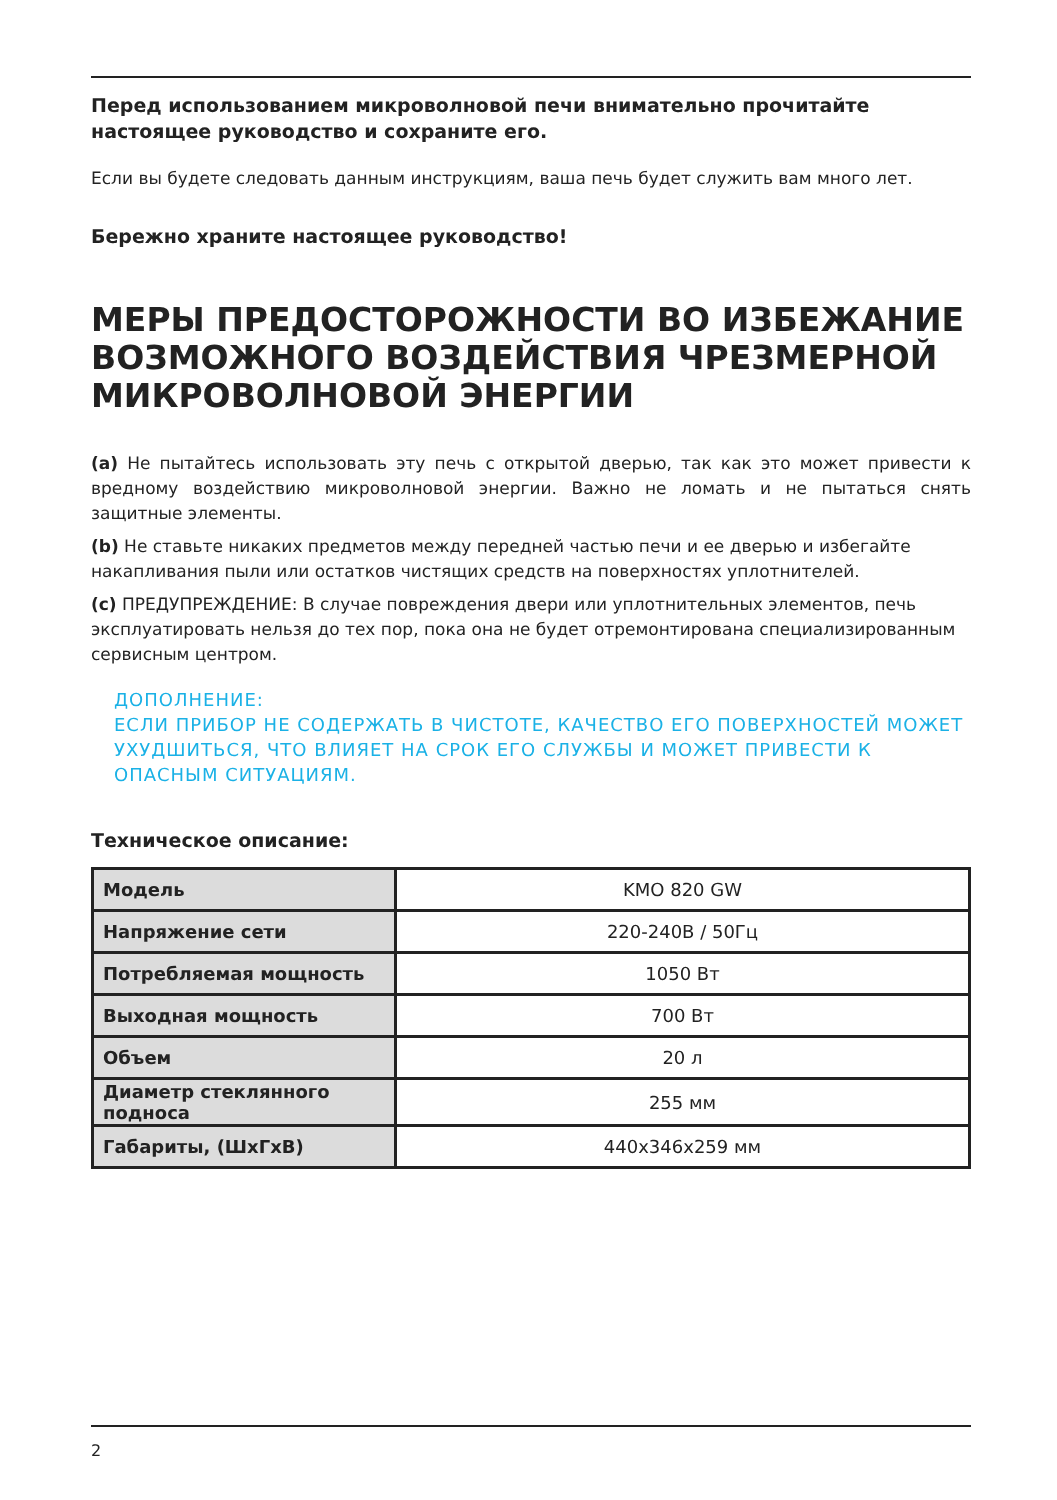Перед использованием микроволновой печи внимательно прочитайте настоящее руководство и сохраните его.
Если вы будете следовать данным инструкциям, ваша печь будет служить вам много лет.
Бережно храните настоящее руководство!
МЕРЫ ПРЕДОСТОРОЖНОСТИ ВО ИЗБЕЖАНИЕ ВОЗМОЖНОГО ВОЗДЕЙСТВИЯ ЧРЕЗМЕРНОЙ МИКРОВОЛНОВОЙ ЭНЕРГИИ
(a) Не пытайтесь использовать эту печь с открытой дверью, так как это может привести к вредному воздействию микроволновой энергии. Важно не ломать и не пытаться снять защитные элементы.
(b) Не ставьте никаких предметов между передней частью печи и ее дверью и избегайте накапливания пыли или остатков чистящих средств на поверхностях уплотнителей.
(c) ПРЕДУПРЕЖДЕНИЕ: В случае повреждения двери или уплотнительных элементов, печь эксплуатировать нельзя до тех пор, пока она не будет отремонтирована специализированным сервисным центром.
ДОПОЛНЕНИЕ:
ЕСЛИ ПРИБОР НЕ СОДЕРЖАТЬ В ЧИСТОТЕ, КАЧЕСТВО ЕГО ПОВЕРХНОСТЕЙ МОЖЕТ УХУДШИТЬСЯ, ЧТО ВЛИЯЕТ НА СРОК ЕГО СЛУЖБЫ И МОЖЕТ ПРИВЕСТИ К ОПАСНЫМ СИТУАЦИЯМ.
Техническое описание:
| Модель | KMO 820 GW |
| Напряжение сети | 220-240В / 50Гц |
| Потребляемая мощность | 1050 Вт |
| Выходная мощность | 700 Вт |
| Объем | 20 л |
| Диаметр стеклянного подноса | 255 мм |
| Габариты, (ШхГхВ) | 440x346x259 мм |
2